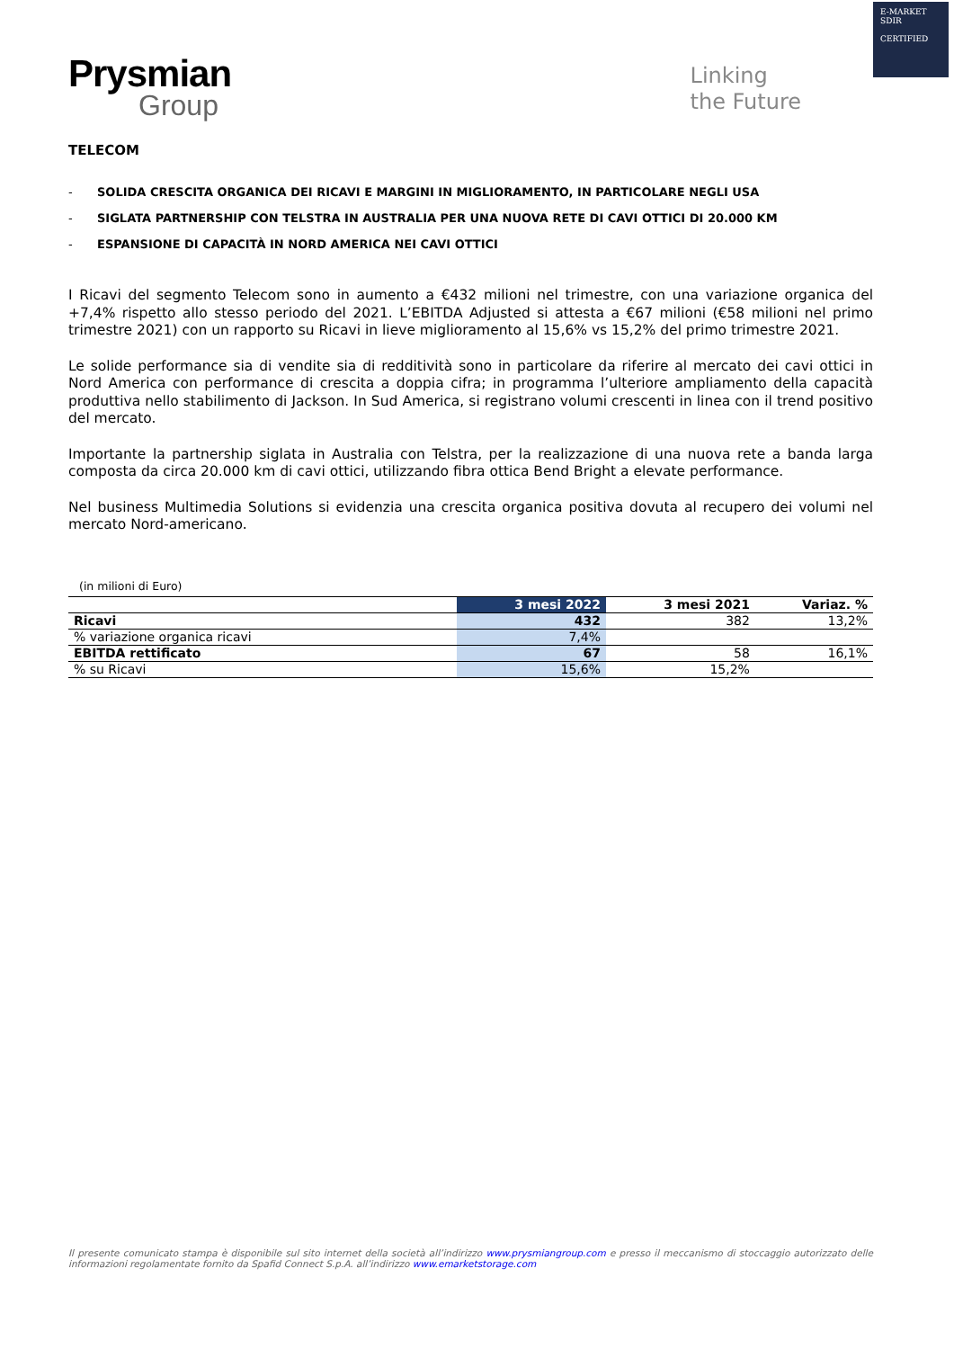E-MARKET
SDIR
CERTIFIED
Prysmian
Group
Linking
the Future
TELECOM
- SOLIDA CRESCITA ORGANICA DEI RICAVI E MARGINI IN MIGLIORAMENTO, IN PARTICOLARE NEGLI USA
- SIGLATA PARTNERSHIP CON TELSTRA IN AUSTRALIA PER UNA NUOVA RETE DI CAVI OTTICI DI 20.000 KM
- ESPANSIONE DI CAPACITÀ IN NORD AMERICA NEI CAVI OTTICI
I Ricavi del segmento Telecom sono in aumento a €432 milioni nel trimestre, con una variazione organica del +7,4% rispetto allo stesso periodo del 2021. L’EBITDA Adjusted si attesta a €67 milioni (€58 milioni nel primo trimestre 2021) con un rapporto su Ricavi in lieve miglioramento al 15,6% vs 15,2% del primo trimestre 2021.
Le solide performance sia di vendite sia di redditività sono in particolare da riferire al mercato dei cavi ottici in Nord America con performance di crescita a doppia cifra; in programma l’ulteriore ampliamento della capacità produttiva nello stabilimento di Jackson. In Sud America, si registrano volumi crescenti in linea con il trend positivo del mercato.
Importante la partnership siglata in Australia con Telstra, per la realizzazione di una nuova rete a banda larga composta da circa 20.000 km di cavi ottici, utilizzando fibra ottica Bend Bright a elevate performance.
Nel business Multimedia Solutions si evidenzia una crescita organica positiva dovuta al recupero dei volumi nel mercato Nord-americano.
(in milioni di Euro)
| | 3 mesi 2022 | 3 mesi 2021 | Variaz. % |
| --- | --- | --- | --- |
| Ricavi | 432 | 382 | 13,2% |
| % variazione organica ricavi | 7,4% | | |
| EBITDA rettificato | 67 | 58 | 16,1% |
| % su Ricavi | 15,6% | 15,2% | |
Il presente comunicato stampa è disponibile sul sito internet della società all’indirizzo www.prysmiangroup.com e presso il meccanismo di stoccaggio autorizzato delle informazioni regolamentate fornito da Spafid Connect S.p.A. all’indirizzo www.emarketstorage.com